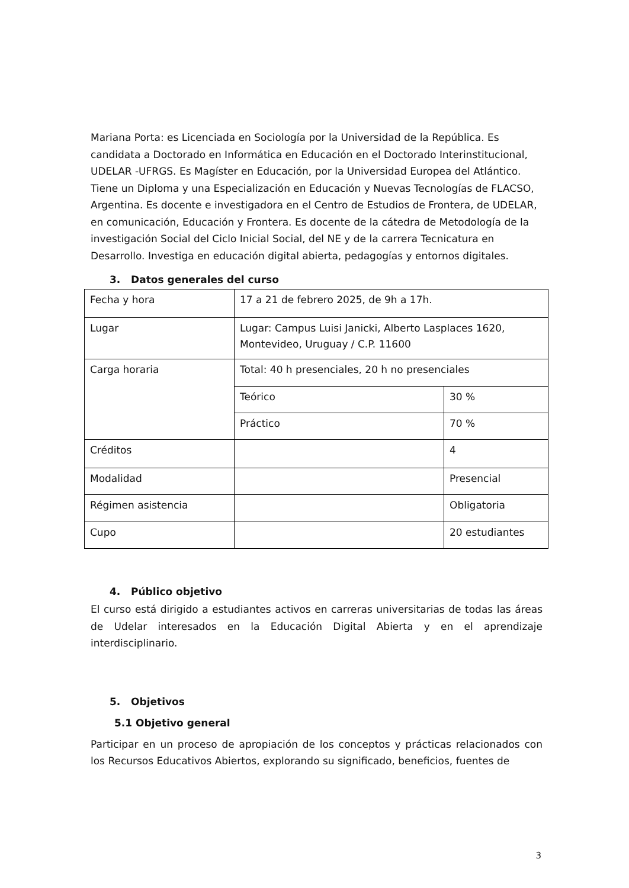Mariana Porta: es Licenciada en Sociología por la Universidad de la República. Es candidata a Doctorado en Informática en Educación en el Doctorado Interinstitucional, UDELAR -UFRGS. Es Magíster en Educación, por la Universidad Europea del Atlántico. Tiene un Diploma y una Especialización en Educación y Nuevas Tecnologías de FLACSO, Argentina. Es docente e investigadora en el Centro de Estudios de Frontera, de UDELAR, en comunicación, Educación y Frontera. Es docente de la cátedra de Metodología de la investigación Social del Ciclo Inicial Social, del NE y de la carrera Tecnicatura en Desarrollo. Investiga en educación digital abierta, pedagogías y entornos digitales.
3. Datos generales del curso
| Fecha y hora | 17 a 21 de febrero 2025, de 9h a 17h. | |
| Lugar | Lugar: Campus Luisi Janicki, Alberto Lasplaces 1620, Montevideo, Uruguay / C.P. 11600 | |
| Carga horaria | Total: 40 h presenciales, 20 h no presenciales | |
| | Teórico | 30 % |
| | Práctico | 70 % |
| Créditos | | 4 |
| Modalidad | | Presencial |
| Régimen asistencia | | Obligatoria |
| Cupo | | 20 estudiantes |
4. Público objetivo
El curso está dirigido a estudiantes activos en carreras universitarias de todas las áreas de Udelar interesados en la Educación Digital Abierta y en el aprendizaje interdisciplinario.
5. Objetivos
5.1 Objetivo general
Participar en un proceso de apropiación de los conceptos y prácticas relacionados con los Recursos Educativos Abiertos, explorando su significado, beneficios, fuentes de
3